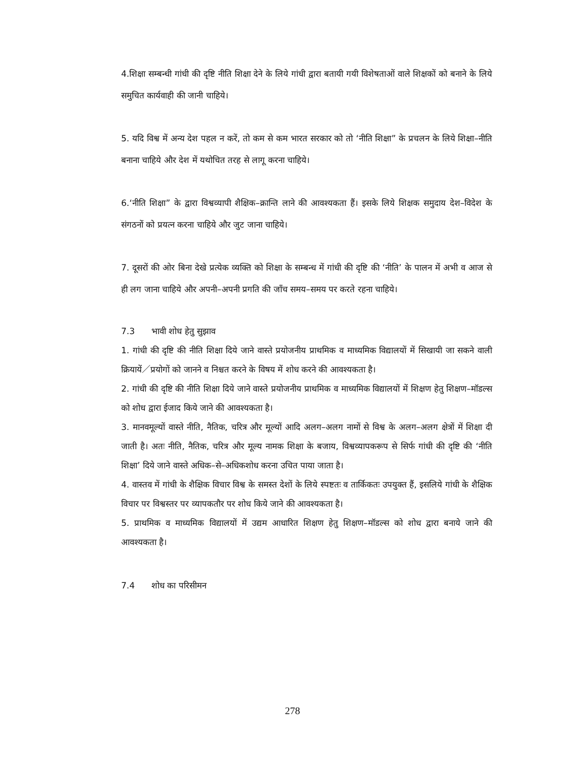4.शिक्षा सम्बन्धी गांधी की दृष्टि नीति शिक्षा देने के लिये गांधी द्वारा बतायी गयी विशेषताओं वाले शिक्षकों को बनाने के लिये समुचित कार्यवाही की जानी चाहिये।
5. यदि विश्व में अन्य देश पहल न करें, तो कम से कम भारत सरकार को तो ‘नीति शिक्षा” के प्रचलन के लिये शिक्षा–नीति बनाना चाहिये और देश में यथोचित तरह से लागू करना चाहिये।
6.‘नीति शिक्षा” के द्वारा विश्वव्यापी शैक्षिक–क्रान्ति लाने की आवश्यकता हैं। इसके लिये शिक्षक समुदाय देश–विदेश के संगठनों को प्रयत्न करना चाहिये और जुट जाना चाहिये।
7. दूसरों की ओर बिना देखे प्रत्येक व्यक्ति को शिक्षा के सम्बन्ध में गांधी की दृष्टि की ‘नीति’ के पालन में अभी व आज से ही लग जाना चाहिये और अपनी–अपनी प्रगति की जाँच समय–समय पर करते रहना चाहिये।
7.3 भावी शोध हेतु सुझाव
1. गांधी की दृष्टि की नीति शिक्षा दिये जाने वास्ते प्रयोजनीय प्राथमिक व माध्यमिक विद्यालयों में सिखायी जा सकने वाली क्रियायें／प्रयोगों को जानने व निश्चत करने के विषय में शोध करने की आवश्यकता है।
2. गांधी की दृष्टि की नीति शिक्षा दिये जाने वास्ते प्रयोजनीय प्राथमिक व माध्यमिक विद्यालयों में शिक्षण हेतु शिक्षण–मॉडल्स को शोध द्वारा ईजाद किये जाने की आवश्यकता है।
3. मानवमूल्यों वास्ते नीति, नैतिक, चरित्र और मूल्यों आदि अलग–अलग नामों से विश्व के अलग–अलग क्षेत्रों में शिक्षा दी जाती है। अतः नीति, नैतिक, चरित्र और मूल्य नामक शिक्षा के बजाय, विश्वव्यापकरूप से सिर्फ गांधी की दृष्टि की ‘नीति शिक्षा’ दिये जाने वास्ते अधिक–से–अधिकशोध करना उचित पाया जाता है।
4. वास्तव में गांधी के शैक्षिक विचार विश्व के समस्त देशों के लिये स्पष्टतः व तार्किकतः उपयुक्त हैं, इसलिये गांधी के शैक्षिक विचार पर विश्वस्तर पर व्यापकतौर पर शोध किये जाने की आवश्यकता है।
5. प्राथमिक व माध्यमिक विद्यालयों में उद्यम आधारित शिक्षण हेतु शिक्षण–मॉडल्स को शोध द्वारा बनाये जाने की आवश्यकता है।
7.4 शोध का परिसीमन
278